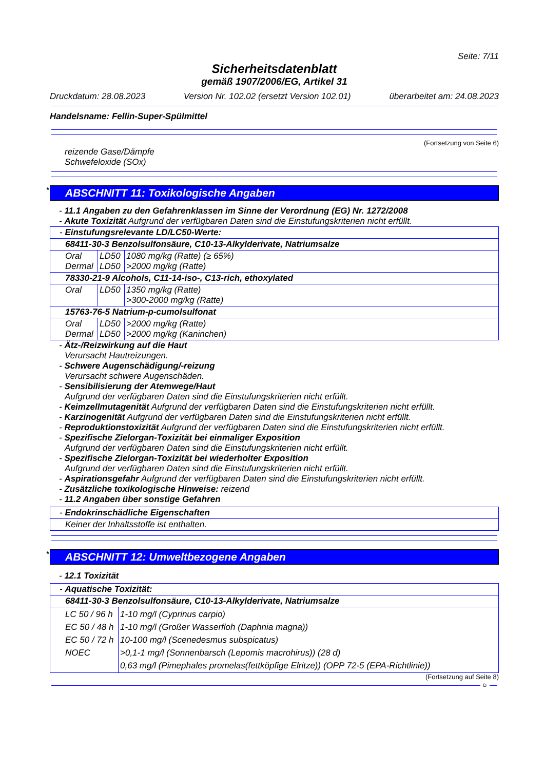Seite: 7/11
Sicherheitsdatenblatt
gemäß 1907/2006/EG, Artikel 31
Druckdatum: 28.08.2023 Version Nr. 102.02 (ersetzt Version 102.01) überarbeitet am: 24.08.2023
Handelsname: Fellin-Super-Spülmittel
(Fortsetzung von Seite 6)
reizende Gase/Dämpfe
Schwefeloxide (SOx)
* ABSCHNITT 11: Toxikologische Angaben
- 11.1 Angaben zu den Gefahrenklassen im Sinne der Verordnung (EG) Nr. 1272/2008
- Akute Toxizität Aufgrund der verfügbaren Daten sind die Einstufungskriterien nicht erfüllt.
| - Einstufungsrelevante LD/LC50-Werte: | | |
| 68411-30-3 Benzolsulfonsäure, C10-13-Alkylderivate, Natriumsalze | | |
| Oral Dermal | LD50 LD50 | 1080 mg/kg (Ratte) (≥ 65%) >2000 mg/kg (Ratte) |
| 78330-21-9 Alcohols, C11-14-iso-, C13-rich, ethoxylated | | |
| Oral | LD50 | 1350 mg/kg (Ratte) >300-2000 mg/kg (Ratte) |
| 15763-76-5 Natrium-p-cumolsulfonat | | |
| Oral Dermal | LD50 LD50 | >2000 mg/kg (Ratte) >2000 mg/kg (Kaninchen) |
- Ätz-/Reizwirkung auf die Haut
Verursacht Hautreizungen.
- Schwere Augenschädigung/-reizung
Verursacht schwere Augenschäden.
- Sensibilisierung der Atemwege/Haut
Aufgrund der verfügbaren Daten sind die Einstufungskriterien nicht erfüllt.
- Keimzellmutagenität Aufgrund der verfügbaren Daten sind die Einstufungskriterien nicht erfüllt.
- Karzinogenität Aufgrund der verfügbaren Daten sind die Einstufungskriterien nicht erfüllt.
- Reproduktionstoxizität Aufgrund der verfügbaren Daten sind die Einstufungskriterien nicht erfüllt.
- Spezifische Zielorgan-Toxizität bei einmaliger Exposition
Aufgrund der verfügbaren Daten sind die Einstufungskriterien nicht erfüllt.
- Spezifische Zielorgan-Toxizität bei wiederholter Exposition
Aufgrund der verfügbaren Daten sind die Einstufungskriterien nicht erfüllt.
- Aspirationsgefahr Aufgrund der verfügbaren Daten sind die Einstufungskriterien nicht erfüllt.
- Zusätzliche toxikologische Hinweise: reizend
- 11.2 Angaben über sonstige Gefahren
| - Endokrinschädliche Eigenschaften |
| Keiner der Inhaltsstoffe ist enthalten. |
* ABSCHNITT 12: Umweltbezogene Angaben
- 12.1 Toxizität
| - Aquatische Toxizität: | |
| 68411-30-3 Benzolsulfonsäure, C10-13-Alkylderivate, Natriumsalze | |
| LC 50 / 96 h EC 50 / 48 h EC 50 / 72 h NOEC | 1-10 mg/l (Cyprinus carpio) 1-10 mg/l (Großer Wasserfloh (Daphnia magna)) 10-100 mg/l (Scenedesmus subspicatus) >0,1-1 mg/l (Sonnenbarsch (Lepomis macrohirus)) (28 d) 0,63 mg/l (Pimephales promelas(fettköpfige Elritze)) (OPP 72-5 (EPA-Richtlinie)) |
(Fortsetzung auf Seite 8)
D